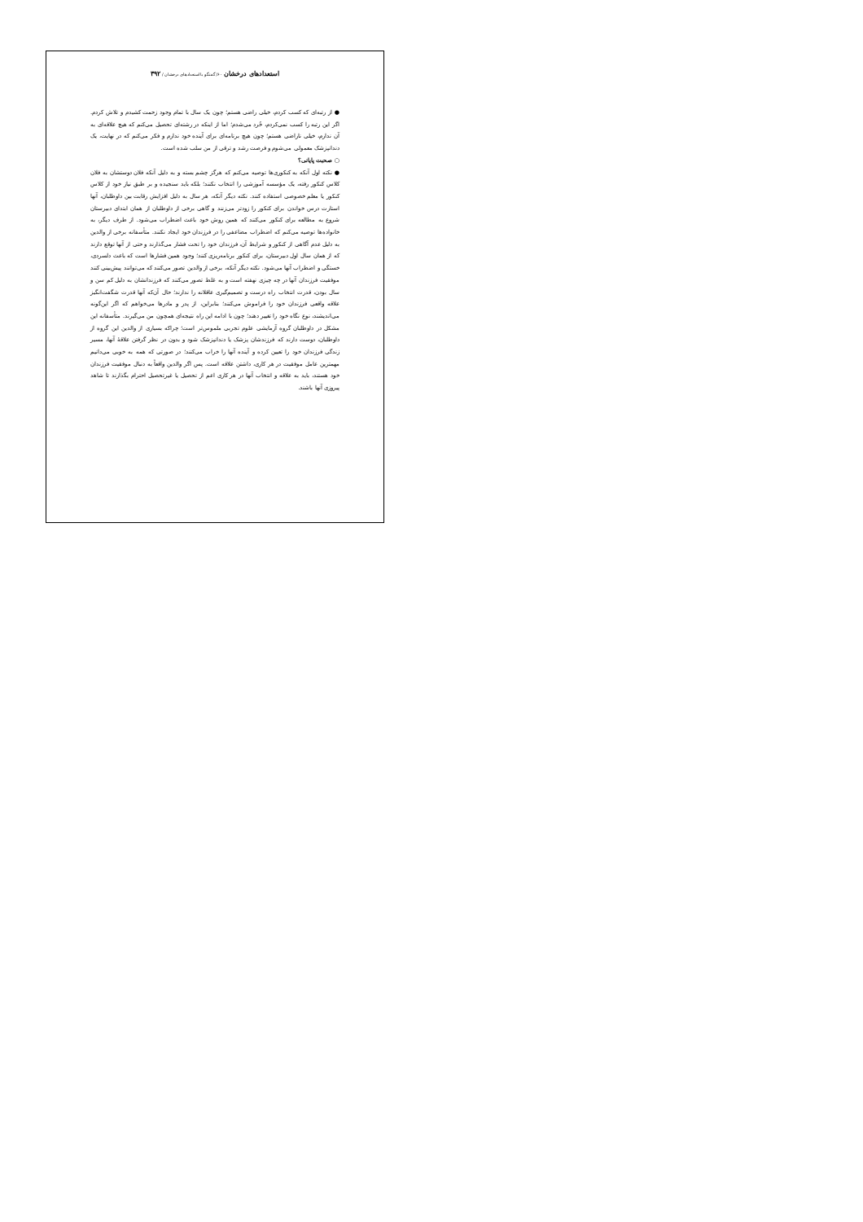استعدادهای درخشان ۶۰/ گفتگو با استعدادهای درخشان / ۳۹۲
● از رتبه‌ای که کسب کردم، خیلی راضی هستم؛ چون یک سال با تمام وجود زحمت کشیدم و تلاش کردم. اگر این رتبه را کسب نمی‌کردم، خُرد می‌شدم؛ اما از اینکه در رشته‌ای تحصیل می‌کنم که هیچ علاقه‌ای به آن ندارم، خیلی ناراضی هستم؛ چون هیچ برنامه‌ای برای آینده خود ندارم و فکر می‌کنم که در نهایت، یک دندانپزشک معمولی می‌شوم و فرصت رشد و ترقی از من سلب شده است.
○ صحبت پایانی؟
● نکته اول آنکه به کنکوری‌ها توصیه می‌کنم که هرگز چشم بسته و به دلیل آنکه فلان دوستشان به فلان کلاس کنکور رفته، یک مؤسسه آموزشی را انتخاب نکنند؛ بلکه باید سنجیده و بر طبق نیاز خود از کلاس کنکور یا معلم خصوصی استفاده کنند. نکته دیگر آنکه، هر سال به دلیل افزایش رقابت بین داوطلبان، آنها استارت درس خواندن برای کنکور را زودتر می‌زنند و گاهی برخی از داوطلبان از همان ابتدای دبیرستان شروع به مطالعه برای کنکور می‌کنند که همین روش خود باعث اضطراب می‌شود. از طرف دیگر، به خانواده‌ها توصیه می‌کنم که اضطراب مضاعفی را در فرزندان خود ایجاد نکنند. متأسفانه برخی از والدین به دلیل عدم آگاهی از کنکور و شرایط آن، فرزندان خود را تحت فشار می‌گذارند و حتی از آنها توقع دارند که از همان سال اول دبیرستان، برای کنکور برنامه‌ریزی کنند؛ وجود همین فشارها است که باعث دلسردی، خستگی و اضطراب آنها می‌شود. نکته دیگر آنکه، برخی از والدین تصور می‌کنند که می‌توانند پیش‌بینی کنند موفقیت فرزندان آنها در چه چیزی نهفته است و به غلط تصور می‌کنند که فرزندانشان به دلیل کم سن و سال بودن، قدرت انتخاب راه درست و تصمیم‌گیری عاقلانه را ندارند؛ حال آن‌که آنها قدرت شگفت‌انگیز علاقه واقعی فرزندان خود را فراموش می‌کنند؛ بنابراین، از پدر و مادرها می‌خواهم که اگر این‌گونه می‌اندیشند، نوع نگاه خود را تغییر دهند؛ چون با ادامه این راه نتیجه‌ای همچون من می‌گیرند. متأسفانه این مشکل در داوطلبان گروه آزمایشی علوم تجربی ملموس‌تر است؛ چراکه بسیاری از والدین این گروه از داوطلبان، دوست دارند که فرزندشان پزشک یا دندانپزشک شود و بدون در نظر گرفتن علاقهٔ آنها، مسیر زندگی فرزندان خود را تعیین کرده و آینده آنها را خراب می‌کنند؛ در صورتی که همه به خوبی می‌دانیم مهمترین عامل موفقیت در هر کاری، داشتن علاقه است. پس اگر والدین واقعاً به دنبال موفقیت فرزندان خود هستند، باید به علاقه و انتخاب آنها در هر کاری اعم از تحصیل یا غیرتحصیل احترام بگذارند تا شاهد پیروزی آنها باشند.